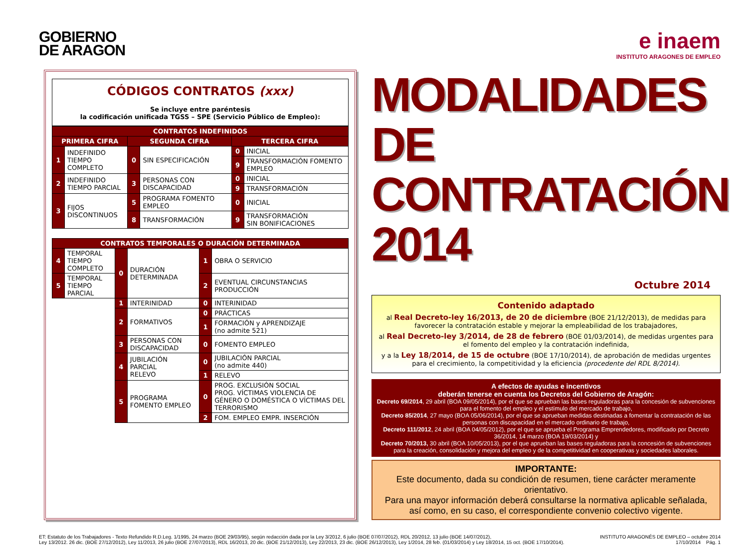GOBIERNO
DE ARAGON
e inaem
INSTITUTO ARAGONES DE EMPLEO
CÓDIGOS CONTRATOS (xxx)
Se incluye entre paréntesis
la codificación unificada TGSS – SPE (Servicio Público de Empleo):
| CONTRATOS INDEFINIDOS | | | | | |
| --- | --- | --- | --- | --- | --- |
| PRIMERA CIFRA | | SEGUNDA CIFRA | | TERCERA CIFRA | |
| 1 | INDEFINIDO TIEMPO COMPLETO | 0 | SIN ESPECIFICACIÓN | 0 | INICIAL |
| | | | | 9 | TRANSFORMACIÓN FOMENTO EMPLEO |
| 2 | INDEFINIDO TIEMPO PARCIAL | 3 | PERSONAS CON DISCAPACIDAD | 0 | INICIAL |
| | | | | 9 | TRANSFORMACIÓN |
| 3 | FIJOS DISCONTINUOS | 5 | PROGRAMA FOMENTO EMPLEO | 0 | INICIAL |
| | | 8 | TRANSFORMACIÓN | 9 | TRANSFORMACIÓN SIN BONIFICACIONES |
| CONTRATOS TEMPORALES O DURACIÓN DETERMINADA | | | | | |
| --- | --- | --- | --- | --- | --- |
| 4 | TEMPORAL TIEMPO COMPLETO | 0 | DURACIÓN DETERMINADA | 1 | OBRA O SERVICIO |
| 5 | TEMPORAL TIEMPO PARCIAL | | | 2 | EVENTUAL CIRCUNSTANCIAS PRODUCCIÓN |
| | | 1 | INTERINIDAD | 0 | INTERINIDAD |
| | | 2 | FORMATIVOS | 0 | PRÁCTICAS |
| | | | | 1 | FORMACIÓN y APRENDIZAJE (no admite 521) |
| | | 3 | PERSONAS CON DISCAPACIDAD | 0 | FOMENTO EMPLEO |
| | | 4 | JUBILACIÓN PARCIAL RELEVO | 0 | JUBILACIÓN PARCIAL (no admite 440) |
| | | | | 1 | RELEVO |
| | | 5 | PROGRAMA FOMENTO EMPLEO | 0 | PROG. EXCLUSIÓN SOCIAL PROG. VÍCTIMAS VIOLENCIA DE GÉNERO O DOMÉSTICA O VÍCTIMAS DEL TERRORISMO |
| | | | | 2 | FOM. EMPLEO EMPR. INSERCIÓN |
MODALIDADES DE CONTRATACIÓN 2014
Octubre 2014
Contenido adaptado
al Real Decreto-ley 16/2013, de 20 de diciembre (BOE 21/12/2013), de medidas para favorecer la contratación estable y mejorar la empleabilidad de los trabajadores,
al Real Decreto-ley 3/2014, de 28 de febrero (BOE 01/03/2014), de medidas urgentes para el fomento del empleo y la contratación indefinida,
y a la Ley 18/2014, de 15 de octubre (BOE 17/10/2014), de aprobación de medidas urgentes para el crecimiento, la competitividad y la eficiencia (procedente del RDL 8/2014).
A efectos de ayudas e incentivos
deberán tenerse en cuenta los Decretos del Gobierno de Aragón:
Decreto 69/2014, 29 abril (BOA 09/05/2014), por el que se aprueban las bases reguladoras para la concesión de subvenciones para el fomento del empleo y el estímulo del mercado de trabajo,
Decreto 85/2014, 27 mayo (BOA 05/06/2014), por el que se aprueban medidas destinadas a fomentar la contratación de las personas con discapacidad en el mercado ordinario de trabajo,
Decreto 111/2012, 24 abril (BOA 04/05/2012), por el que se aprueba el Programa Emprendedores, modificado por Decreto 36/2014, 14 marzo (BOA 19/03/2014) y
Decreto 70/2013, 30 abril (BOA 10/05/2013), por el que aprueban las bases reguladoras para la concesión de subvenciones para la creación, consolidación y mejora del empleo y de la competitividad en cooperativas y sociedades laborales.
IMPORTANTE:
Este documento, dada su condición de resumen, tiene carácter meramente orientativo.
Para una mayor información deberá consultarse la normativa aplicable señalada,
así como, en su caso, el correspondiente convenio colectivo vigente.
ET: Estatuto de los Trabajadores - Texto Refundido R.D.Leg. 1/1995, 24 marzo (BOE 29/03/95), según redacción dada por la Ley 3/2012, 6 julio (BOE 07/07/2012), RDL 20/2012, 13 julio (BOE 14/07/2012),
Ley 13/2012. 26 dic. (BOE 27/12/2012), Ley 11/2013, 26 julio (BOE 27/07/2013), RDL 16/2013, 20 dic. (BOE 21/12/2013), Ley 22/2013, 23 dic. (BOE 26/12/2013), Ley 1/2014, 28 feb. (01/03/2014) y Ley 18/2014, 15 oct. (BOE 17/10/2014).
INSTITUTO ARAGONÉS DE EMPLEO – octubre 2014
17/10/2014 Pág. 1